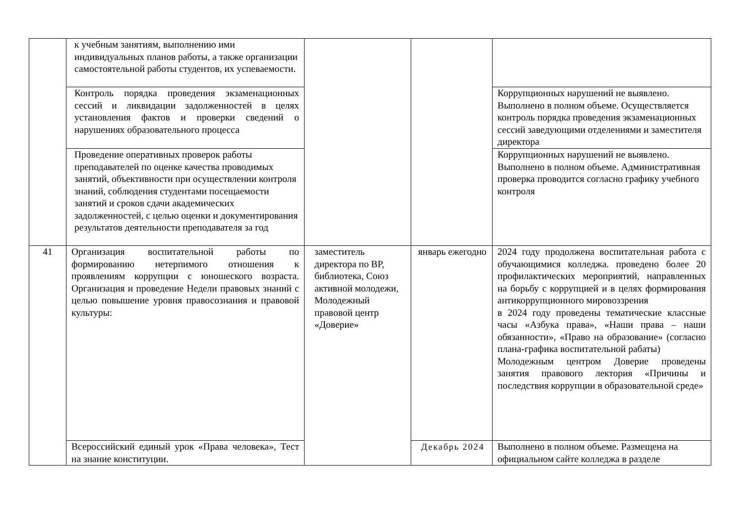| | к учебным занятиям, выполнению ими индивидуальных планов работы, а также организации самостоятельной работы студентов, их успеваемости. | | | |
| | Контроль порядка проведения экзаменационных сессий и ликвидации задолженностей в целях установления фактов и проверки сведений о нарушениях образовательного процесса | | | Коррупционных нарушений не выявлено. Выполнено в полном объеме. Осуществляется контроль порядка проведения экзаменационных сессий заведующими отделениями и заместителя директора |
| | Проведение оперативных проверок работы преподавателей по оценке качества проводимых занятий, объективности при осуществлении контроля знаний, соблюдения студентами посещаемости занятий и сроков сдачи академических задолженностей, с целью оценки и документирования результатов деятельности преподавателя за год | | | Коррупционных нарушений не выявлено. Выполнено в полном объеме. Административная проверка проводится согласно графику учебного контроля |
| 41 | Организация воспитательной работы по формированию нетерпимого отношения к проявлениям коррупции с юношеского возраста. Организация и проведение Недели правовых знаний с целью повышение уровня правосознания и правовой культуры: | заместитель директора по ВР, библиотека, Союз активной молодежи, Молодежный правовой центр «Доверие» | январь ежегодно | 2024 году продолжена воспитательная работа с обучающимися колледжа. проведено более 20 профилактических мероприятий, направленных на борьбу с коррупцией и в целях формирования антикоррупционного мировоззрения в 2024 году проведены тематические классные часы «Азбука права», «Наши права – наши обязанности», «Право на образование» (согласно плана-графика воспитательной рабаты) Молодежным центром Доверие проведены занятия правового лектория «Причины и последствия коррупции в образовательной среде» |
| | Всероссийский единый урок «Права человека», Тест на знание конституции. | | Декабрь 2024 | Выполнено в полном объеме. Размещена на официальном сайте колледжа в разделе |